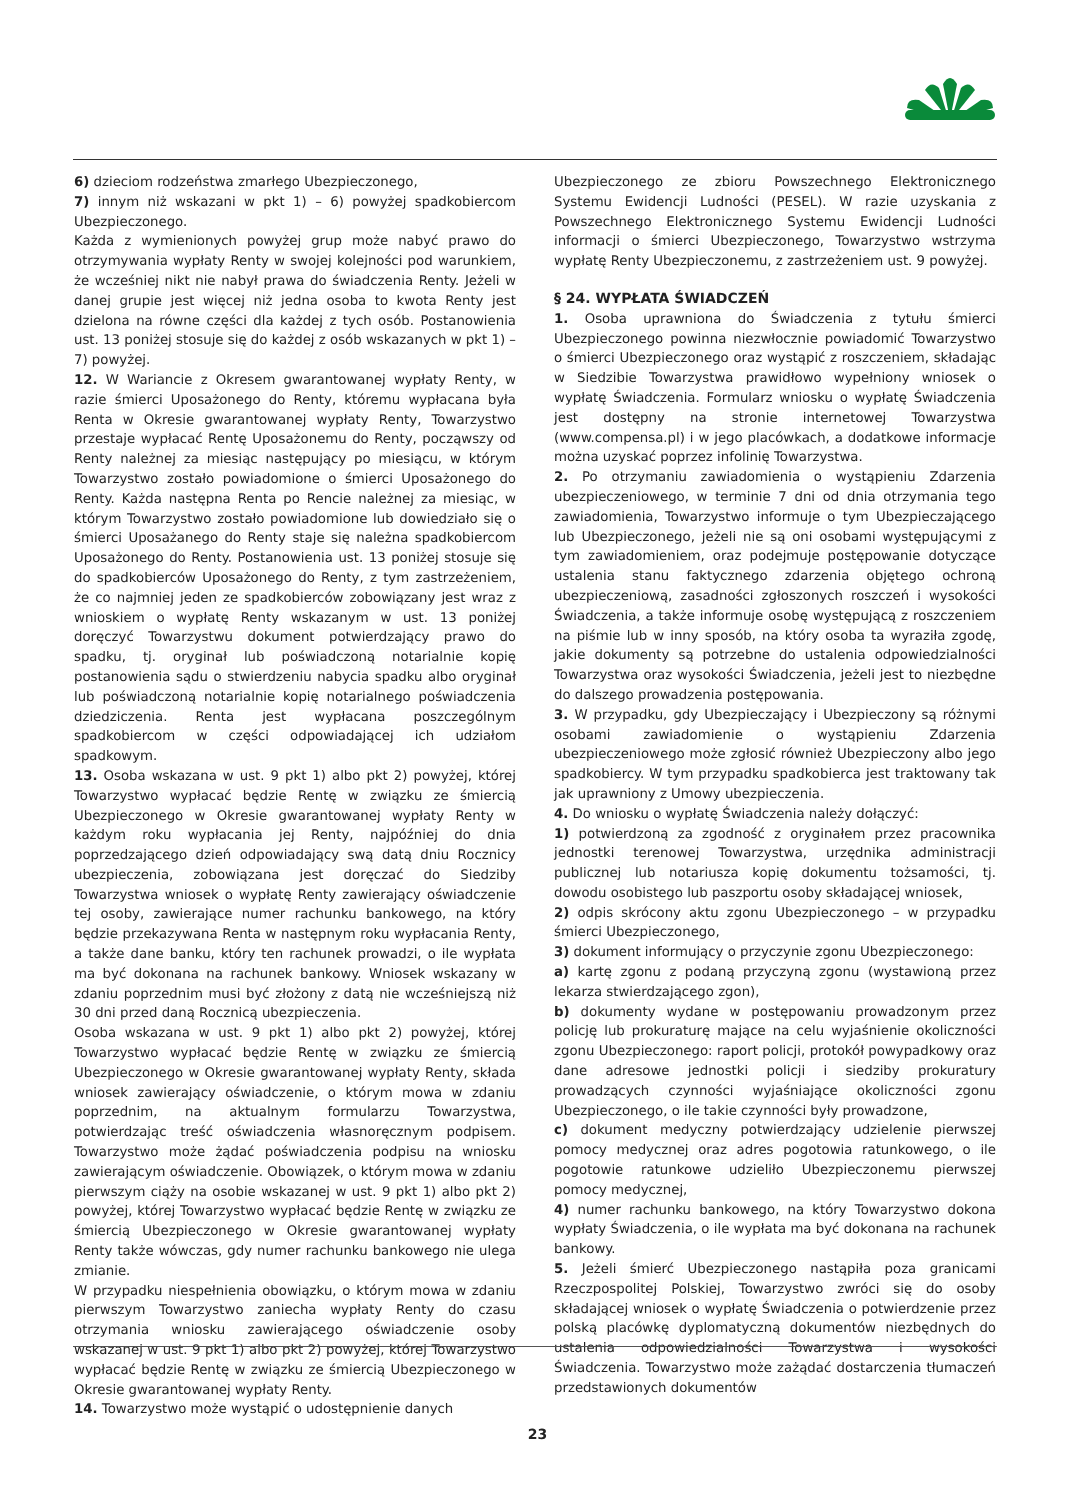6) dzieciom rodzeństwa zmarłego Ubezpieczonego,
7) innym niż wskazani w pkt 1) – 6) powyżej spadkobiercom Ubezpieczonego.
Każda z wymienionych powyżej grup może nabyć prawo do otrzymywania wypłaty Renty w swojej kolejności pod warunkiem, że wcześniej nikt nie nabył prawa do świadczenia Renty. Jeżeli w danej grupie jest więcej niż jedna osoba to kwota Renty jest dzielona na równe części dla każdej z tych osób. Postanowienia ust. 13 poniżej stosuje się do każdej z osób wskazanych w pkt 1) – 7) powyżej.
12. W Wariancie z Okresem gwarantowanej wypłaty Renty, w razie śmierci Uposażonego do Renty, któremu wypłacana była Renta w Okresie gwarantowanej wypłaty Renty, Towarzystwo przestaje wypłacać Rentę Uposażonemu do Renty, począwszy od Renty należnej za miesiąc następujący po miesiącu, w którym Towarzystwo zostało powiadomione o śmierci Uposażonego do Renty. Każda następna Renta po Rencie należnej za miesiąc, w którym Towarzystwo zostało powiadomione lub dowiedziało się o śmierci Uposażanego do Renty staje się należna spadkobiercom Uposażonego do Renty. Postanowienia ust. 13 poniżej stosuje się do spadkobierców Uposażonego do Renty, z tym zastrzeżeniem, że co najmniej jeden ze spadkobierców zobowiązany jest wraz z wnioskiem o wypłatę Renty wskazanym w ust. 13 poniżej doręczyć Towarzystwu dokument potwierdzający prawo do spadku, tj. oryginał lub poświadczoną notarialnie kopię postanowienia sądu o stwierdzeniu nabycia spadku albo oryginał lub poświadczoną notarialnie kopię notarialnego poświadczenia dziedziczenia. Renta jest wypłacana poszczególnym spadkobiercom w części odpowiadającej ich udziałom spadkowym.
13. Osoba wskazana w ust. 9 pkt 1) albo pkt 2) powyżej, której Towarzystwo wypłacać będzie Rentę w związku ze śmiercią Ubezpieczonego w Okresie gwarantowanej wypłaty Renty w każdym roku wypłacania jej Renty, najpóźniej do dnia poprzedzającego dzień odpowiadający swą datą dniu Rocznicy ubezpieczenia, zobowiązana jest doręczać do Siedziby Towarzystwa wniosek o wypłatę Renty zawierający oświadczenie tej osoby, zawierające numer rachunku bankowego, na który będzie przekazywana Renta w następnym roku wypłacania Renty, a także dane banku, który ten rachunek prowadzi, o ile wypłata ma być dokonana na rachunek bankowy. Wniosek wskazany w zdaniu poprzednim musi być złożony z datą nie wcześniejszą niż 30 dni przed daną Rocznicą ubezpieczenia.
Osoba wskazana w ust. 9 pkt 1) albo pkt 2) powyżej, której Towarzystwo wypłacać będzie Rentę w związku ze śmiercią Ubezpieczonego w Okresie gwarantowanej wypłaty Renty, składa wniosek zawierający oświadczenie, o którym mowa w zdaniu poprzednim, na aktualnym formularzu Towarzystwa, potwierdzając treść oświadczenia własnoręcznym podpisem. Towarzystwo może żądać poświadczenia podpisu na wniosku zawierającym oświadczenie. Obowiązek, o którym mowa w zdaniu pierwszym ciąży na osobie wskazanej w ust. 9 pkt 1) albo pkt 2) powyżej, której Towarzystwo wypłacać będzie Rentę w związku ze śmiercią Ubezpieczonego w Okresie gwarantowanej wypłaty Renty także wówczas, gdy numer rachunku bankowego nie ulega zmianie.
W przypadku niespełnienia obowiązku, o którym mowa w zdaniu pierwszym Towarzystwo zaniecha wypłaty Renty do czasu otrzymania wniosku zawierającego oświadczenie osoby wskazanej w ust. 9 pkt 1) albo pkt 2) powyżej, której Towarzystwo wypłacać będzie Rentę w związku ze śmiercią Ubezpieczonego w Okresie gwarantowanej wypłaty Renty.
14. Towarzystwo może wystąpić o udostępnienie danych
Ubezpieczonego ze zbioru Powszechnego Elektronicznego Systemu Ewidencji Ludności (PESEL). W razie uzyskania z Powszechnego Elektronicznego Systemu Ewidencji Ludności informacji o śmierci Ubezpieczonego, Towarzystwo wstrzyma wypłatę Renty Ubezpieczonemu, z zastrzeżeniem ust. 9 powyżej.
§ 24. WYPŁATA ŚWIADCZEŃ
1. Osoba uprawniona do Świadczenia z tytułu śmierci Ubezpieczonego powinna niezwłocznie powiadomić Towarzystwo o śmierci Ubezpieczonego oraz wystąpić z roszczeniem, składając w Siedzibie Towarzystwa prawidłowo wypełniony wniosek o wypłatę Świadczenia. Formularz wniosku o wypłatę Świadczenia jest dostępny na stronie internetowej Towarzystwa (www.compensa.pl) i w jego placówkach, a dodatkowe informacje można uzyskać poprzez infolinię Towarzystwa.
2. Po otrzymaniu zawiadomienia o wystąpieniu Zdarzenia ubezpieczeniowego, w terminie 7 dni od dnia otrzymania tego zawiadomienia, Towarzystwo informuje o tym Ubezpieczającego lub Ubezpieczonego, jeżeli nie są oni osobami występującymi z tym zawiadomieniem, oraz podejmuje postępowanie dotyczące ustalenia stanu faktycznego zdarzenia objętego ochroną ubezpieczeniową, zasadności zgłoszonych roszczeń i wysokości Świadczenia, a także informuje osobę występującą z roszczeniem na piśmie lub w inny sposób, na który osoba ta wyraziła zgodę, jakie dokumenty są potrzebne do ustalenia odpowiedzialności Towarzystwa oraz wysokości Świadczenia, jeżeli jest to niezbędne do dalszego prowadzenia postępowania.
3. W przypadku, gdy Ubezpieczający i Ubezpieczony są różnymi osobami zawiadomienie o wystąpieniu Zdarzenia ubezpieczeniowego może zgłosić również Ubezpieczony albo jego spadkobiercy. W tym przypadku spadkobierca jest traktowany tak jak uprawniony z Umowy ubezpieczenia.
4. Do wniosku o wypłatę Świadczenia należy dołączyć:
1) potwierdzoną za zgodność z oryginałem przez pracownika jednostki terenowej Towarzystwa, urzędnika administracji publicznej lub notariusza kopię dokumentu tożsamości, tj. dowodu osobistego lub paszportu osoby składającej wniosek,
2) odpis skrócony aktu zgonu Ubezpieczonego – w przypadku śmierci Ubezpieczonego,
3) dokument informujący o przyczynie zgonu Ubezpieczonego:
a) kartę zgonu z podaną przyczyną zgonu (wystawioną przez lekarza stwierdzającego zgon),
b) dokumenty wydane w postępowaniu prowadzonym przez policję lub prokuraturę mające na celu wyjaśnienie okoliczności zgonu Ubezpieczonego: raport policji, protokół powypadkowy oraz dane adresowe jednostki policji i siedziby prokuratury prowadzących czynności wyjaśniające okoliczności zgonu Ubezpieczonego, o ile takie czynności były prowadzone,
c) dokument medyczny potwierdzający udzielenie pierwszej pomocy medycznej oraz adres pogotowia ratunkowego, o ile pogotowie ratunkowe udzieliło Ubezpieczonemu pierwszej pomocy medycznej,
4) numer rachunku bankowego, na który Towarzystwo dokona wypłaty Świadczenia, o ile wypłata ma być dokonana na rachunek bankowy.
5. Jeżeli śmierć Ubezpieczonego nastąpiła poza granicami Rzeczpospolitej Polskiej, Towarzystwo zwróci się do osoby składającej wniosek o wypłatę Świadczenia o potwierdzenie przez polską placówkę dyplomatyczną dokumentów niezbędnych do ustalenia odpowiedzialności Towarzystwa i wysokości Świadczenia. Towarzystwo może zażądać dostarczenia tłumaczeń przedstawionych dokumentów
23